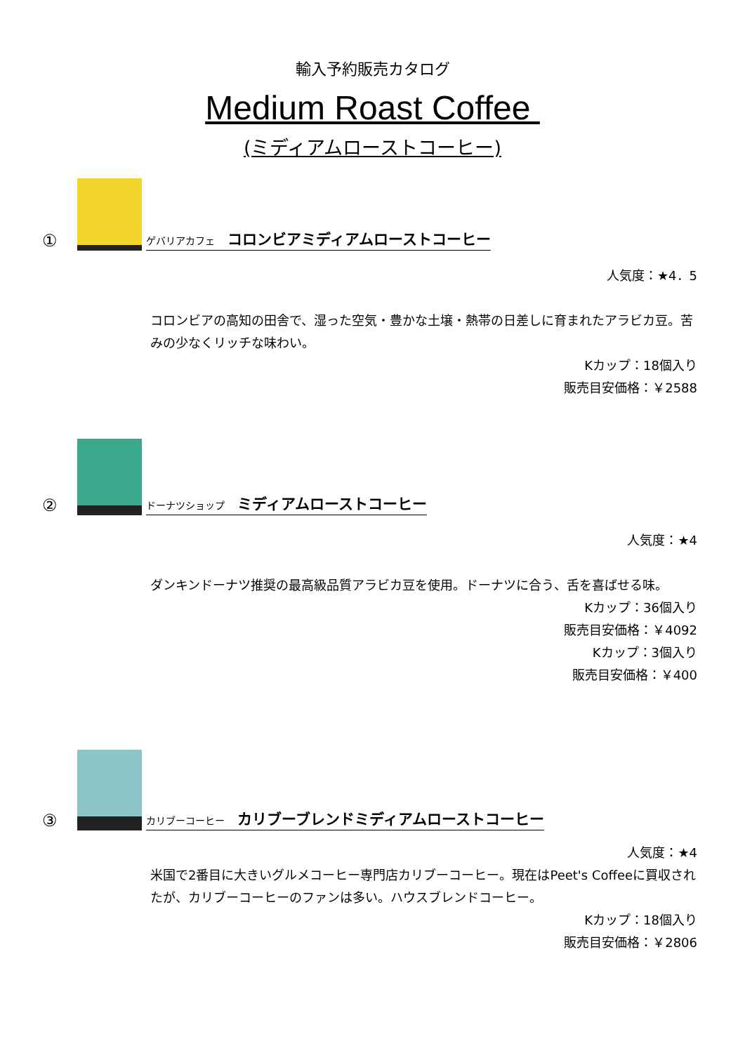輸入予約販売カタログ
Medium Roast Coffee
(ミディアムローストコーヒー)
①
ゲバリアカフェ コロンビアミディアムローストコーヒー
人気度：★4．5
コロンビアの高知の田舎で、湿った空気・豊かな土壌・熱帯の日差しに育まれたアラビカ豆。苦みの少なくリッチな味わい。
Kカップ：18個入り
販売目安価格：￥2588
②
ドーナツショップ ミディアムローストコーヒー
人気度：★4
ダンキンドーナツ推奨の最高級品質アラビカ豆を使用。ドーナツに合う、舌を喜ばせる味。
Kカップ：36個入り
販売目安価格：￥4092
Kカップ：3個入り
販売目安価格：￥400
③
カリブーコーヒー カリブーブレンドミディアムローストコーヒー
人気度：★4
米国で2番目に大きいグルメコーヒー専門店カリブーコーヒー。現在はPeet's Coffeeに買収されたが、カリブーコーヒーのファンは多い。ハウスブレンドコーヒー。
Kカップ：18個入り
販売目安価格：￥2806